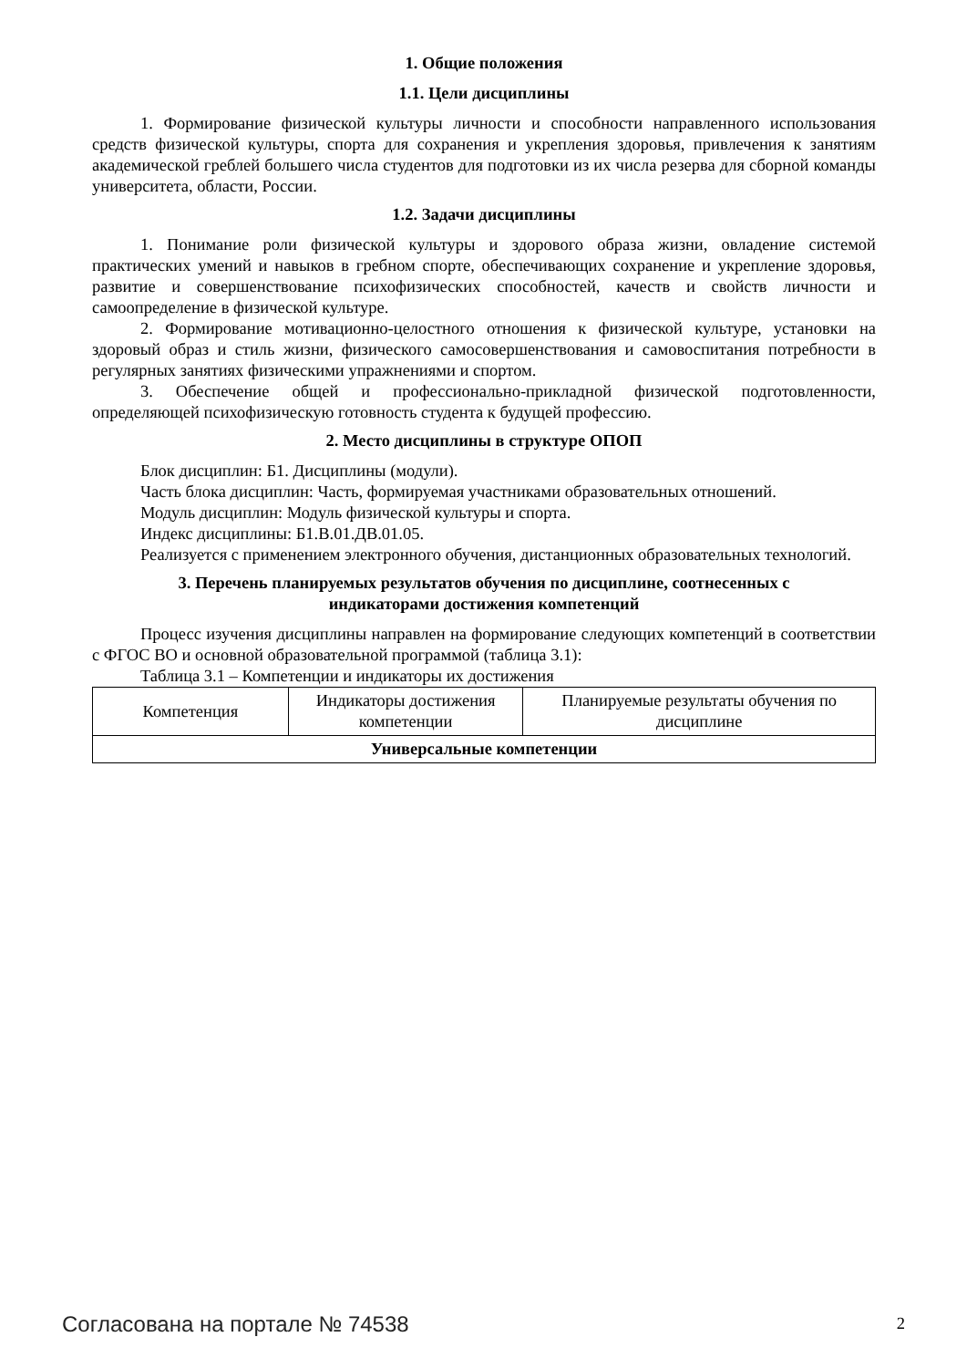1. Общие положения
1.1. Цели дисциплины
1. Формирование физической культуры личности и способности направленного использования средств физической культуры, спорта для сохранения и укрепления здоровья, привлечения к занятиям академической греблей большего числа студентов для подготовки из их числа резерва для сборной команды университета, области, России.
1.2. Задачи дисциплины
1. Понимание роли физической культуры и здорового образа жизни, овладение системой практических умений и навыков в гребном спорте, обеспечивающих сохранение и укрепление здоровья, развитие и совершенствование психофизических способностей, качеств и свойств личности и самоопределение в физической культуре.
2. Формирование мотивационно-целостного отношения к физической культуре, установки на здоровый образ и стиль жизни, физического самосовершенствования и самовоспитания потребности в регулярных занятиях физическими упражнениями и спортом.
3. Обеспечение общей и профессионально-прикладной физической подготовленности, определяющей психофизическую готовность студента к будущей профессию.
2. Место дисциплины в структуре ОПОП
Блок дисциплин: Б1. Дисциплины (модули).
Часть блока дисциплин: Часть, формируемая участниками образовательных отношений.
Модуль дисциплин: Модуль физической культуры и спорта.
Индекс дисциплины: Б1.В.01.ДВ.01.05.
Реализуется с применением электронного обучения, дистанционных образовательных технологий.
3. Перечень планируемых результатов обучения по дисциплине, соотнесенных с
индикаторами достижения компетенций
Процесс изучения дисциплины направлен на формирование следующих компетенций в соответствии с ФГОС ВО и основной образовательной программой (таблица 3.1):
Таблица 3.1 – Компетенции и индикаторы их достижения
| Компетенция | Индикаторы достижения компетенции | Планируемые результаты обучения по дисциплине |
| --- | --- | --- |
| Универсальные компетенции | | |
Согласована на портале № 74538 2